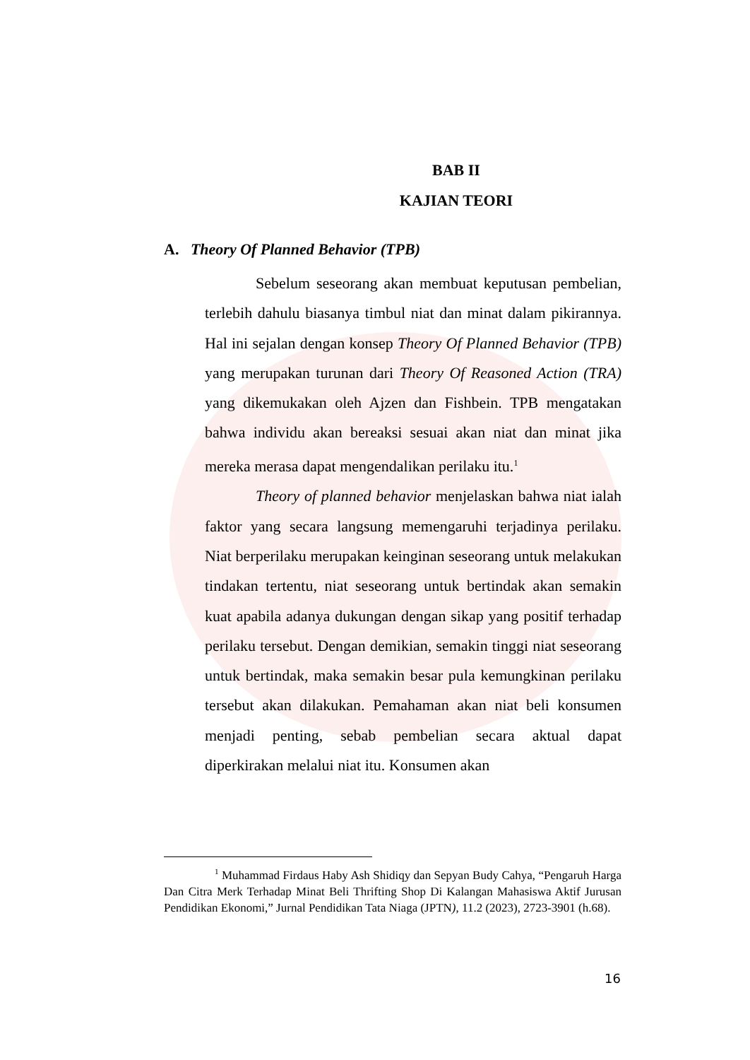BAB II
KAJIAN TEORI
A. Theory Of Planned Behavior (TPB)
Sebelum seseorang akan membuat keputusan pembelian, terlebih dahulu biasanya timbul niat dan minat dalam pikirannya. Hal ini sejalan dengan konsep Theory Of Planned Behavior (TPB) yang merupakan turunan dari Theory Of Reasoned Action (TRA) yang dikemukakan oleh Ajzen dan Fishbein. TPB mengatakan bahwa individu akan bereaksi sesuai akan niat dan minat jika mereka merasa dapat mengendalikan perilaku itu.<sup>1</sup>
Theory of planned behavior menjelaskan bahwa niat ialah faktor yang secara langsung memengaruhi terjadinya perilaku. Niat berperilaku merupakan keinginan seseorang untuk melakukan tindakan tertentu, niat seseorang untuk bertindak akan semakin kuat apabila adanya dukungan dengan sikap yang positif terhadap perilaku tersebut. Dengan demikian, semakin tinggi niat seseorang untuk bertindak, maka semakin besar pula kemungkinan perilaku tersebut akan dilakukan. Pemahaman akan niat beli konsumen menjadi penting, sebab pembelian secara aktual dapat diperkirakan melalui niat itu. Konsumen akan
<sup>1</sup> Muhammad Firdaus Haby Ash Shidiqy dan Sepyan Budy Cahya, “Pengaruh Harga Dan Citra Merk Terhadap Minat Beli Thrifting Shop Di Kalangan Mahasiswa Aktif Jurusan Pendidikan Ekonomi,” Jurnal Pendidikan Tata Niaga (JPTN), 11.2 (2023), 2723-3901 (h.68).
16